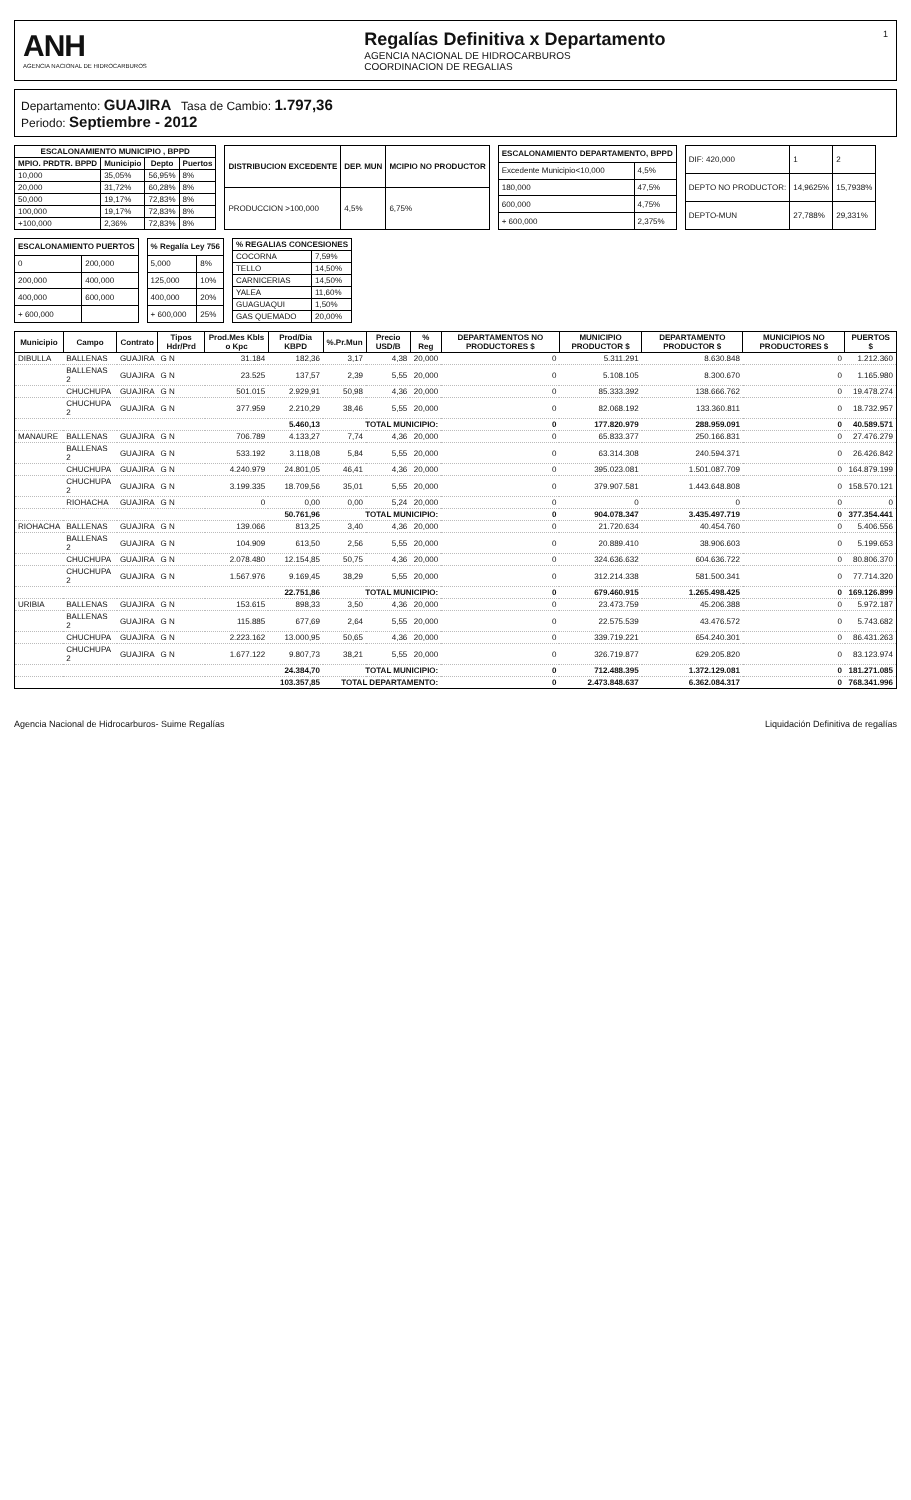ANH
AGENCIA NACIONAL DE HIDROCARBUROS
Regalías Definitiva x Departamento
AGENCIA NACIONAL DE HIDROCARBUROS
COORDINACION DE REGALIAS
1
Departamento: GUAJIRA Tasa de Cambio: 1.797,36
Periodo: Septiembre - 2012
| ESCALONAMIENTO MUNICIPIO , BPPD | | | |
| --- | --- | --- | --- |
| MPIO. PRDTR. BPPD | Municipio | Depto | Puertos |
| 10,000 | 35,05% | 56,95% | 8% |
| 20,000 | 31,72% | 60,28% | 8% |
| 50,000 | 19,17% | 72,83% | 8% |
| 100,000 | 19,17% | 72,83% | 8% |
| +100,000 | 2,36% | 72,83% | 8% |
| DISTRIBUCION EXCEDENTE | DEP. MUN | MCIPIO NO PRODUCTOR |
| --- | --- | --- |
| PRODUCCION >100,000 | 4,5% | 6,75% |
| ESCALONAMIENTO DEPARTAMENTO, BPPD | |
| --- | --- |
| Excedente Municipio<10,000 | 4,5% |
| 180,000 | 47,5% |
| 600,000 | 4,75% |
| + 600,000 | 2,375% |
| DIF: 420,000 | 1 | 2 |
| DEPTO NO PRODUCTOR: | 14,9625% | 15,7938% |
| DEPTO-MUN | 27,788% | 29,331% |
| ESCALONAMIENTO PUERTOS | |
| --- | --- |
| 0 | 200,000 |
| 200,000 | 400,000 |
| 400,000 | 600,000 |
| + 600,000 | |
| % Regalía Ley 756 | |
| --- | --- |
| 5,000 | 8% |
| 125,000 | 10% |
| 400,000 | 20% |
| + 600,000 | 25% |
| % REGALIAS CONCESIONES | |
| --- | --- |
| COCORNA | 7,59% |
| TELLO | 14,50% |
| CARNICERIAS | 14,50% |
| YALEA | 11,60% |
| GUAGUAQUI | 1,50% |
| GAS QUEMADO | 20,00% |
| Municipio | Campo | Contrato | Tipos Hdr/Prd | Prod.Mes Kbls o Kpc | Prod/Dia KBPD | %.Pr.Mun | Precio USD/B | % Reg | DEPARTAMENTOS NO PRODUCTORES $ | MUNICIPIO PRODUCTOR $ | DEPARTAMENTO PRODUCTOR $ | MUNICIPIOS NO PRODUCTORES $ | PUERTOS $ |
| --- | --- | --- | --- | --- | --- | --- | --- | --- | --- | --- | --- | --- | --- |
| DIBULLA | BALLENAS | GUAJIRA | G N | 31.184 | 182,36 | 3,17 | 4,38 | 20,000 | 0 | 5.311.291 | 8.630.848 | 0 | 1.212.360 |
| | BALLENAS 2 | GUAJIRA | G N | 23.525 | 137,57 | 2,39 | 5,55 | 20,000 | 0 | 5.108.105 | 8.300.670 | 0 | 1.165.980 |
| | CHUCHUPA | GUAJIRA | G N | 501.015 | 2.929,91 | 50,98 | 4,36 | 20,000 | 0 | 85.333.392 | 138.666.762 | 0 | 19.478.274 |
| | CHUCHUPA 2 | GUAJIRA | G N | 377.959 | 2.210,29 | 38,46 | 5,55 | 20,000 | 0 | 82.068.192 | 133.360.811 | 0 | 18.732.957 |
| | | | | | 5.460,13 | TOTAL MUNICIPIO: | | | 0 | 177.820.979 | 288.959.091 | 0 | 40.589.571 |
| MANAURE | BALLENAS | GUAJIRA | G N | 706.789 | 4.133,27 | 7,74 | 4,36 | 20,000 | 0 | 65.833.377 | 250.166.831 | 0 | 27.476.279 |
| | BALLENAS 2 | GUAJIRA | G N | 533.192 | 3.118,08 | 5,84 | 5,55 | 20,000 | 0 | 63.314.308 | 240.594.371 | 0 | 26.426.842 |
| | CHUCHUPA | GUAJIRA | G N | 4.240.979 | 24.801,05 | 46,41 | 4,36 | 20,000 | 0 | 395.023.081 | 1.501.087.709 | 0 | 164.879.199 |
| | CHUCHUPA 2 | GUAJIRA | G N | 3.199.335 | 18.709,56 | 35,01 | 5,55 | 20,000 | 0 | 379.907.581 | 1.443.648.808 | 0 | 158.570.121 |
| | RIOHACHA | GUAJIRA | G N | 0 | 0,00 | 0,00 | 5,24 | 20,000 | 0 | 0 | 0 | 0 | 0 |
| | | | | | 50.761,96 | TOTAL MUNICIPIO: | | | 0 | 904.078.347 | 3.435.497.719 | 0 | 377.354.441 |
| RIOHACHA | BALLENAS | GUAJIRA | G N | 139.066 | 813,25 | 3,40 | 4,36 | 20,000 | 0 | 21.720.634 | 40.454.760 | 0 | 5.406.556 |
| | BALLENAS 2 | GUAJIRA | G N | 104.909 | 613,50 | 2,56 | 5,55 | 20,000 | 0 | 20.889.410 | 38.906.603 | 0 | 5.199.653 |
| | CHUCHUPA | GUAJIRA | G N | 2.078.480 | 12.154,85 | 50,75 | 4,36 | 20,000 | 0 | 324.636.632 | 604.636.722 | 0 | 80.806.370 |
| | CHUCHUPA 2 | GUAJIRA | G N | 1.567.976 | 9.169,45 | 38,29 | 5,55 | 20,000 | 0 | 312.214.338 | 581.500.341 | 0 | 77.714.320 |
| | | | | | 22.751,86 | TOTAL MUNICIPIO: | | | 0 | 679.460.915 | 1.265.498.425 | 0 | 169.126.899 |
| URIBIA | BALLENAS | GUAJIRA | G N | 153.615 | 898,33 | 3,50 | 4,36 | 20,000 | 0 | 23.473.759 | 45.206.388 | 0 | 5.972.187 |
| | BALLENAS 2 | GUAJIRA | G N | 115.885 | 677,69 | 2,64 | 5,55 | 20,000 | 0 | 22.575.539 | 43.476.572 | 0 | 5.743.682 |
| | CHUCHUPA | GUAJIRA | G N | 2.223.162 | 13.000,95 | 50,65 | 4,36 | 20,000 | 0 | 339.719.221 | 654.240.301 | 0 | 86.431.263 |
| | CHUCHUPA 2 | GUAJIRA | G N | 1.677.122 | 9.807,73 | 38,21 | 5,55 | 20,000 | 0 | 326.719.877 | 629.205.820 | 0 | 83.123.974 |
| | | | | | 24.384,70 | TOTAL MUNICIPIO: | | | 0 | 712.488.395 | 1.372.129.081 | 0 | 181.271.085 |
| | | | | | 103.357,85 | TOTAL DEPARTAMENTO: | | | 0 | 2.473.848.637 | 6.362.084.317 | 0 | 768.341.996 |
Agencia Nacional de Hidrocarburos- Suime Regalías Liquidación Definitiva de regalías